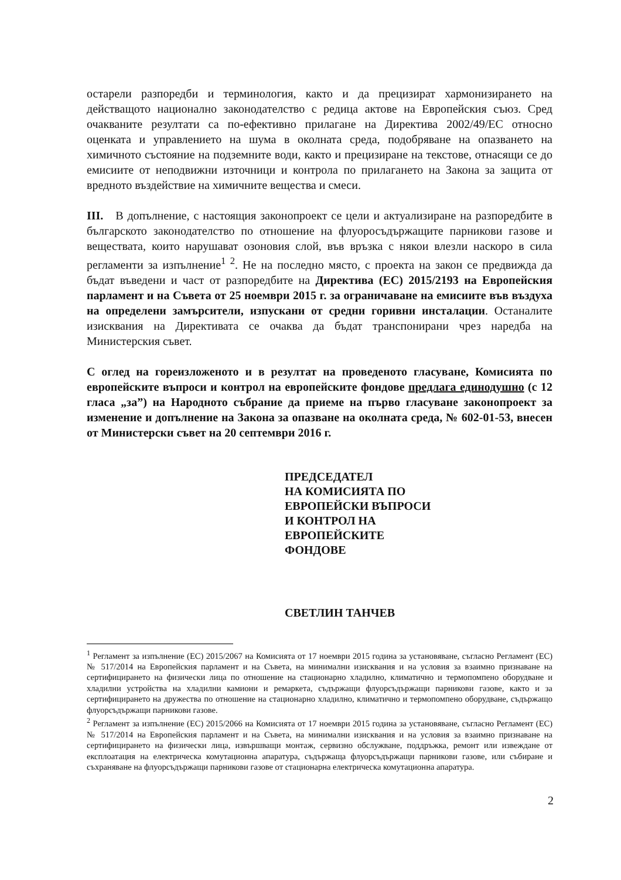остарели разпоредби и терминология, както и да прецизират хармонизирането на действащото национално законодателство с редица актове на Европейския съюз. Сред очакваните резултати са по-ефективно прилагане на Директива 2002/49/ЕС относно оценката и управлението на шума в околната среда, подобряване на опазването на химичното състояние на подземните води, както и прецизиране на текстове, отнасящи се до емисиите от неподвижни източници и контрола по прилагането на Закона за защита от вредното въздействие на химичните вещества и смеси.
III. В допълнение, с настоящия законопроект се цели и актуализиране на разпоредбите в българското законодателство по отношение на флуоросъдържащите парникови газове и веществата, които нарушават озоновия слой, във връзка с някои влезли наскоро в сила регламенти за изпълнение<sup>1 2</sup>. Не на последно място, с проекта на закон се предвижда да бъдат въведени и част от разпоредбите на Директива (ЕС) 2015/2193 на Европейския парламент и на Съвета от 25 ноември 2015 г. за ограничаване на емисиите във въздуха на определени замърсители, изпускани от средни горивни инсталации. Останалите изисквания на Директивата се очаква да бъдат транспонирани чрез наредба на Министерския съвет.
С оглед на гореизложеното и в резултат на проведеното гласуване, Комисията по европейските въпроси и контрол на европейските фондове предлага единодушно (с 12 гласа „за”) на Народното събрание да приеме на първо гласуване законопроект за изменение и допълнение на Закона за опазване на околната среда, № 602-01-53, внесен от Министерски съвет на 20 септември 2016 г.
ПРЕДСЕДАТЕЛ
НА КОМИСИЯТА ПО
ЕВРОПЕЙСКИ ВЪПРОСИ
И КОНТРОЛ НА
ЕВРОПЕЙСКИТЕ
ФОНДОВЕ
СВЕТЛИН ТАНЧЕВ
<sup>1</sup> Регламент за изпълнение (ЕС) 2015/2067 на Комисията от 17 ноември 2015 година за установяване, съгласно Регламент (ЕС) № 517/2014 на Европейския парламент и на Съвета, на минимални изисквания и на условия за взаимно признаване на сертифицирането на физически лица по отношение на стационарно хладилно, климатично и термопомпено оборудване и хладилни устройства на хладилни камиони и ремаркета, съдържащи флуорсъдържащи парникови газове, както и за сертифицирането на дружества по отношение на стационарно хладилно, климатично и термопомпено оборудване, съдържащо флуорсъдържащи парникови газове.
<sup>2</sup> Регламент за изпълнение (ЕС) 2015/2066 на Комисията от 17 ноември 2015 година за установяване, съгласно Регламент (ЕС) № 517/2014 на Европейския парламент и на Съвета, на минимални изисквания и на условия за взаимно признаване на сертифицирането на физически лица, извършващи монтаж, сервизно обслужване, поддръжка, ремонт или извеждане от експлоатация на електрическа комутационна апаратура, съдържаща флуорсъдържащи парникови газове, или събиране и съхраняване на флуорсъдържащи парникови газове от стационарна електрическа комутационна апаратура.
2